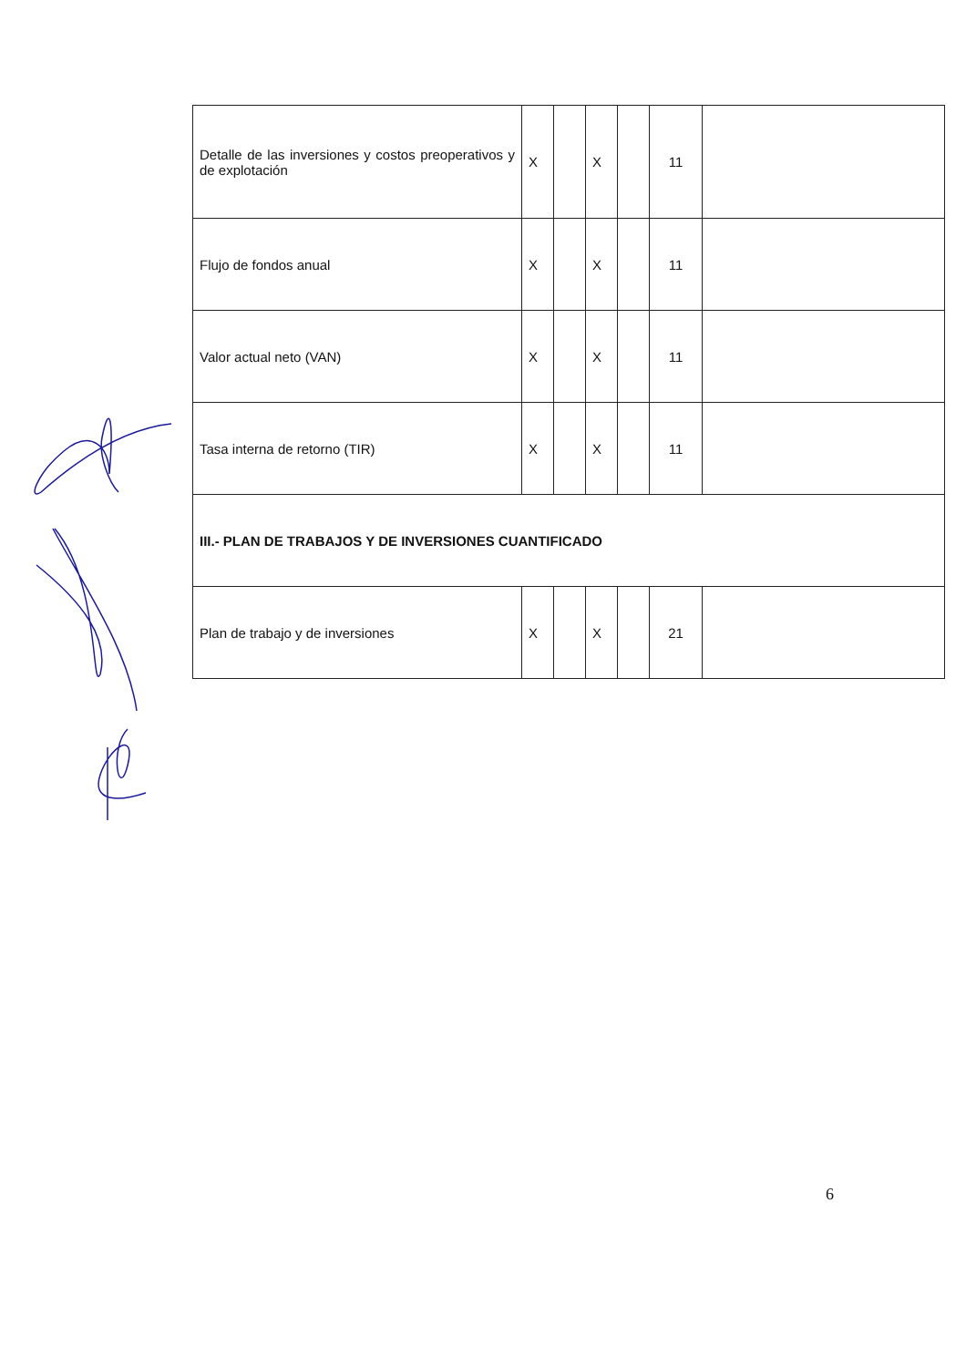| Detalle de las inversiones y costos preoperativos y de explotación | X | | X | | 11 | |
| Flujo de fondos anual | X | | X | | 11 | |
| Valor actual neto (VAN) | X | | X | | 11 | |
| Tasa interna de retorno (TIR) | X | | X | | 11 | |
| III.- PLAN DE TRABAJOS Y DE INVERSIONES CUANTIFICADO | | | | | | |
| Plan de trabajo y de inversiones | X | | X | | 21 | |
6